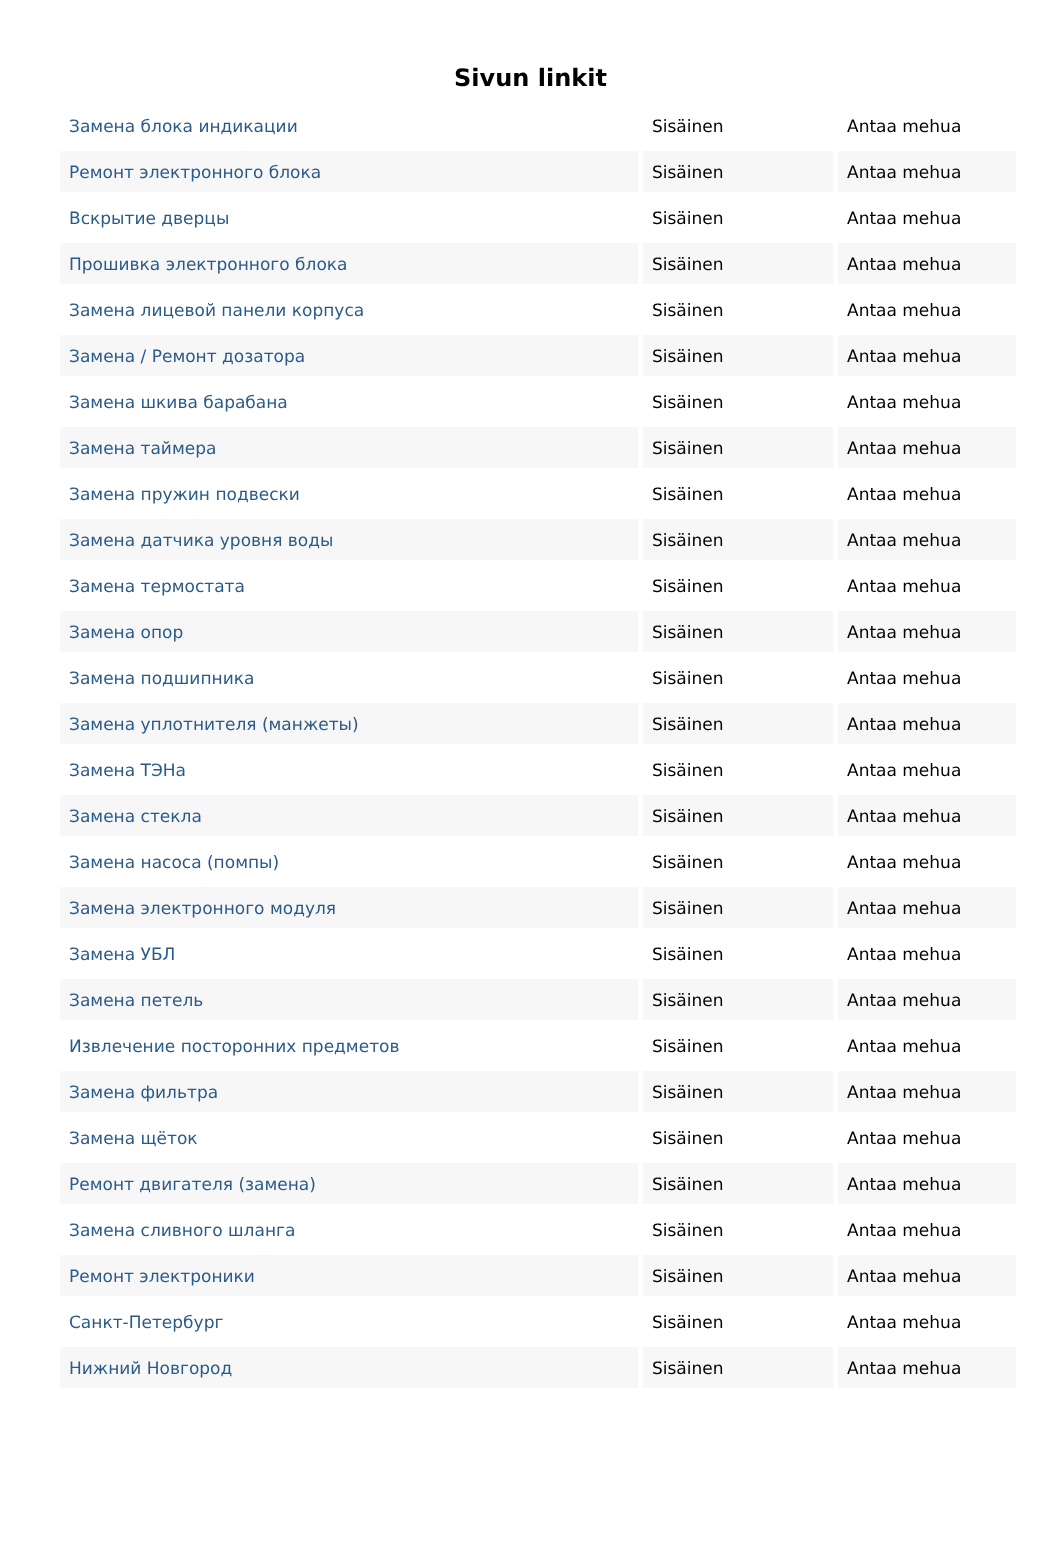Sivun linkit
| Замена блока индикации | Sisäinen | Antaa mehua |
| Ремонт электронного блока | Sisäinen | Antaa mehua |
| Вскрытие дверцы | Sisäinen | Antaa mehua |
| Прошивка электронного блока | Sisäinen | Antaa mehua |
| Замена лицевой панели корпуса | Sisäinen | Antaa mehua |
| Замена / Ремонт дозатора | Sisäinen | Antaa mehua |
| Замена шкива барабана | Sisäinen | Antaa mehua |
| Замена таймера | Sisäinen | Antaa mehua |
| Замена пружин подвески | Sisäinen | Antaa mehua |
| Замена датчика уровня воды | Sisäinen | Antaa mehua |
| Замена термостата | Sisäinen | Antaa mehua |
| Замена опор | Sisäinen | Antaa mehua |
| Замена подшипника | Sisäinen | Antaa mehua |
| Замена уплотнителя (манжеты) | Sisäinen | Antaa mehua |
| Замена ТЭНа | Sisäinen | Antaa mehua |
| Замена стекла | Sisäinen | Antaa mehua |
| Замена насоса (помпы) | Sisäinen | Antaa mehua |
| Замена электронного модуля | Sisäinen | Antaa mehua |
| Замена УБЛ | Sisäinen | Antaa mehua |
| Замена петель | Sisäinen | Antaa mehua |
| Извлечение посторонних предметов | Sisäinen | Antaa mehua |
| Замена фильтра | Sisäinen | Antaa mehua |
| Замена щёток | Sisäinen | Antaa mehua |
| Ремонт двигателя (замена) | Sisäinen | Antaa mehua |
| Замена сливного шланга | Sisäinen | Antaa mehua |
| Ремонт электроники | Sisäinen | Antaa mehua |
| Санкт-Петербург | Sisäinen | Antaa mehua |
| Нижний Новгород | Sisäinen | Antaa mehua |